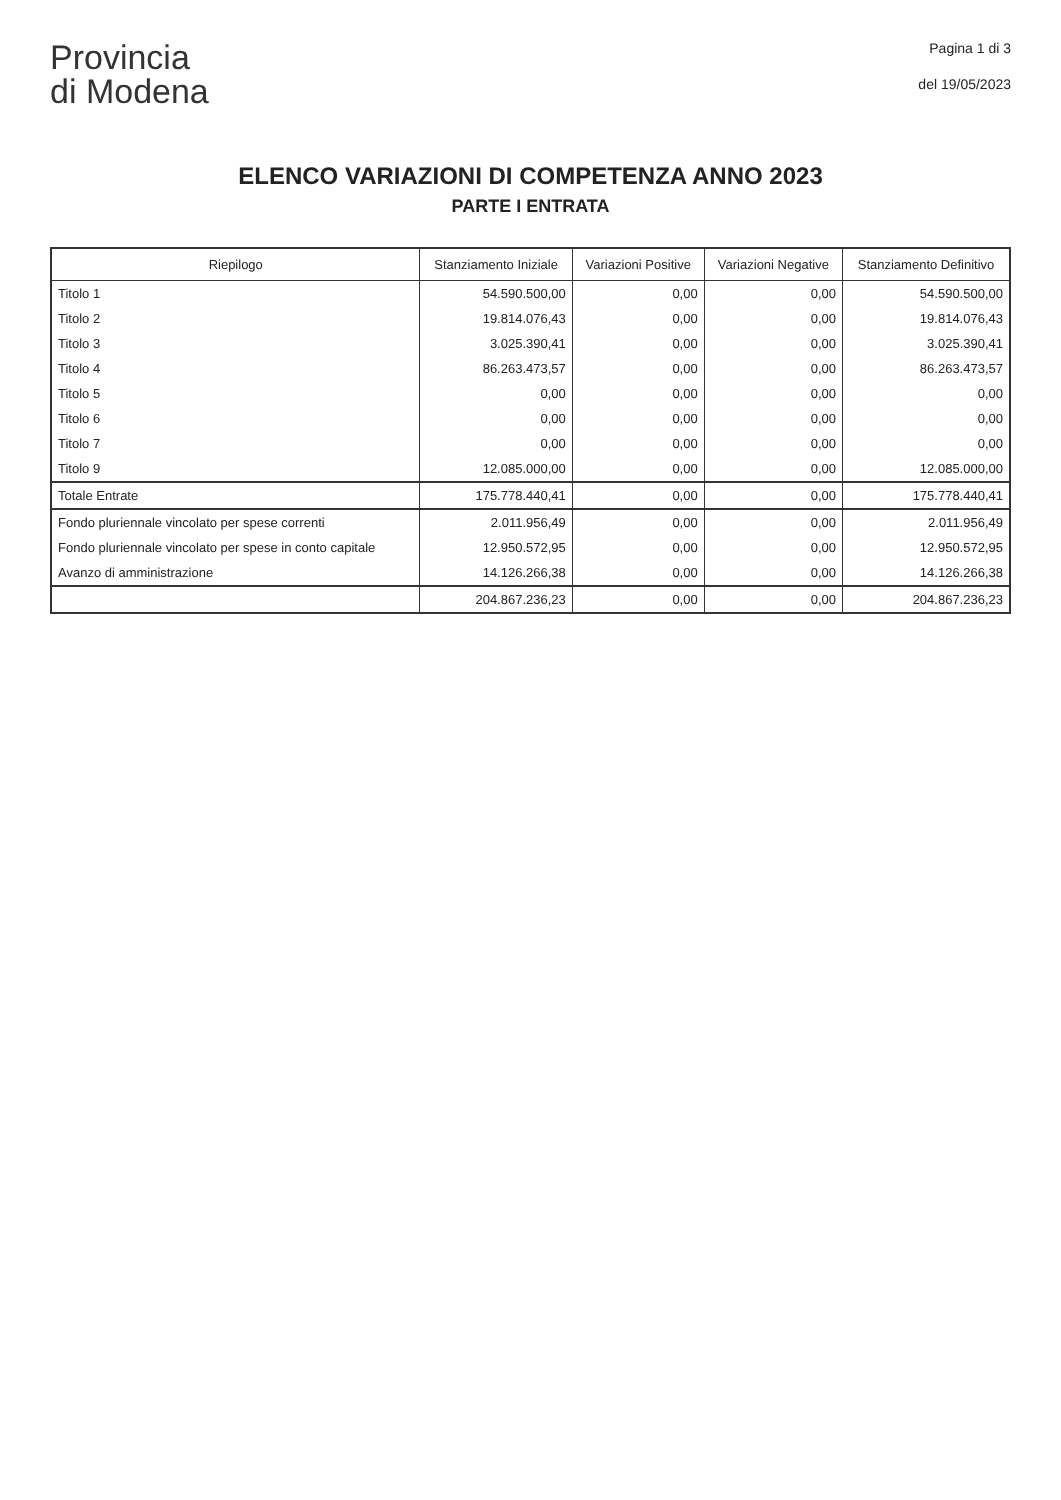Provincia
di Modena
Pagina 1 di 3
del 19/05/2023
ELENCO VARIAZIONI DI COMPETENZA ANNO 2023
PARTE I ENTRATA
| Riepilogo | Stanziamento Iniziale | Variazioni Positive | Variazioni Negative | Stanziamento Definitivo |
| --- | --- | --- | --- | --- |
| Titolo 1 | 54.590.500,00 | 0,00 | 0,00 | 54.590.500,00 |
| Titolo 2 | 19.814.076,43 | 0,00 | 0,00 | 19.814.076,43 |
| Titolo 3 | 3.025.390,41 | 0,00 | 0,00 | 3.025.390,41 |
| Titolo 4 | 86.263.473,57 | 0,00 | 0,00 | 86.263.473,57 |
| Titolo 5 | 0,00 | 0,00 | 0,00 | 0,00 |
| Titolo 6 | 0,00 | 0,00 | 0,00 | 0,00 |
| Titolo 7 | 0,00 | 0,00 | 0,00 | 0,00 |
| Titolo 9 | 12.085.000,00 | 0,00 | 0,00 | 12.085.000,00 |
| Totale Entrate | 175.778.440,41 | 0,00 | 0,00 | 175.778.440,41 |
| Fondo pluriennale vincolato per spese correnti | 2.011.956,49 | 0,00 | 0,00 | 2.011.956,49 |
| Fondo pluriennale vincolato per spese in conto capitale | 12.950.572,95 | 0,00 | 0,00 | 12.950.572,95 |
| Avanzo di amministrazione | 14.126.266,38 | 0,00 | 0,00 | 14.126.266,38 |
| | 204.867.236,23 | 0,00 | 0,00 | 204.867.236,23 |